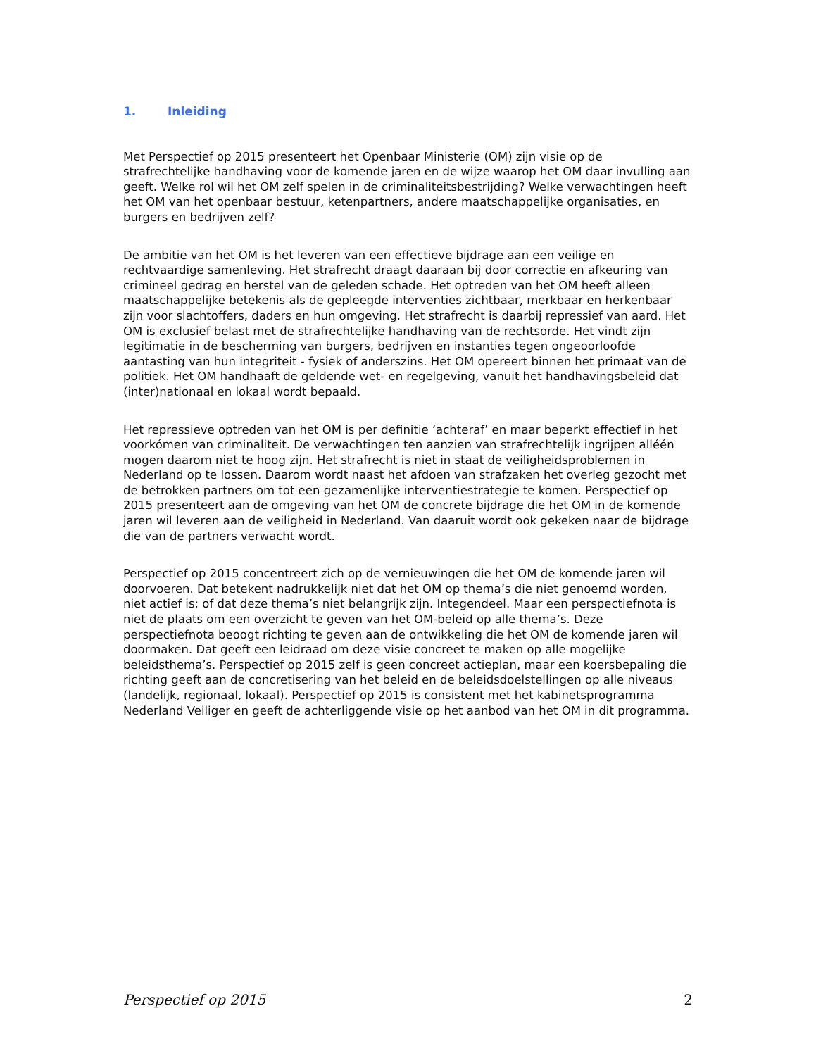1. Inleiding
Met Perspectief op 2015 presenteert het Openbaar Ministerie (OM) zijn visie op de strafrechtelijke handhaving voor de komende jaren en de wijze waarop het OM daar invulling aan geeft. Welke rol wil het OM zelf spelen in de criminaliteitsbestrijding? Welke verwachtingen heeft het OM van het openbaar bestuur, ketenpartners, andere maatschappelijke organisaties, en burgers en bedrijven zelf?
De ambitie van het OM is het leveren van een effectieve bijdrage aan een veilige en rechtvaardige samenleving. Het strafrecht draagt daaraan bij door correctie en afkeuring van crimineel gedrag en herstel van de geleden schade. Het optreden van het OM heeft alleen maatschappelijke betekenis als de gepleegde interventies zichtbaar, merkbaar en herkenbaar zijn voor slachtoffers, daders en hun omgeving. Het strafrecht is daarbij repressief van aard. Het OM is exclusief belast met de strafrechtelijke handhaving van de rechtsorde. Het vindt zijn legitimatie in de bescherming van burgers, bedrijven en instanties tegen ongeoorloofde aantasting van hun integriteit - fysiek of anderszins. Het OM opereert binnen het primaat van de politiek. Het OM handhaaft de geldende wet- en regelgeving, vanuit het handhavingsbeleid dat (inter)nationaal en lokaal wordt bepaald.
Het repressieve optreden van het OM is per definitie ‘achteraf’ en maar beperkt effectief in het voorkómen van criminaliteit. De verwachtingen ten aanzien van strafrechtelijk ingrijpen alléén mogen daarom niet te hoog zijn. Het strafrecht is niet in staat de veiligheidsproblemen in Nederland op te lossen. Daarom wordt naast het afdoen van strafzaken het overleg gezocht met de betrokken partners om tot een gezamenlijke interventiestrategie te komen. Perspectief op 2015 presenteert aan de omgeving van het OM de concrete bijdrage die het OM in de komende jaren wil leveren aan de veiligheid in Nederland. Van daaruit wordt ook gekeken naar de bijdrage die van de partners verwacht wordt.
Perspectief op 2015 concentreert zich op de vernieuwingen die het OM de komende jaren wil doorvoeren. Dat betekent nadrukkelijk niet dat het OM op thema’s die niet genoemd worden, niet actief is; of dat deze thema’s niet belangrijk zijn. Integendeel. Maar een perspectiefnota is niet de plaats om een overzicht te geven van het OM-beleid op alle thema’s. Deze perspectiefnota beoogt richting te geven aan de ontwikkeling die het OM de komende jaren wil doormaken. Dat geeft een leidraad om deze visie concreet te maken op alle mogelijke beleidsthema’s. Perspectief op 2015 zelf is geen concreet actieplan, maar een koersbepaling die richting geeft aan de concretisering van het beleid en de beleidsdoelstellingen op alle niveaus (landelijk, regionaal, lokaal). Perspectief op 2015 is consistent met het kabinetsprogramma Nederland Veiliger en geeft de achterliggende visie op het aanbod van het OM in dit programma.
Perspectief op 2015 2